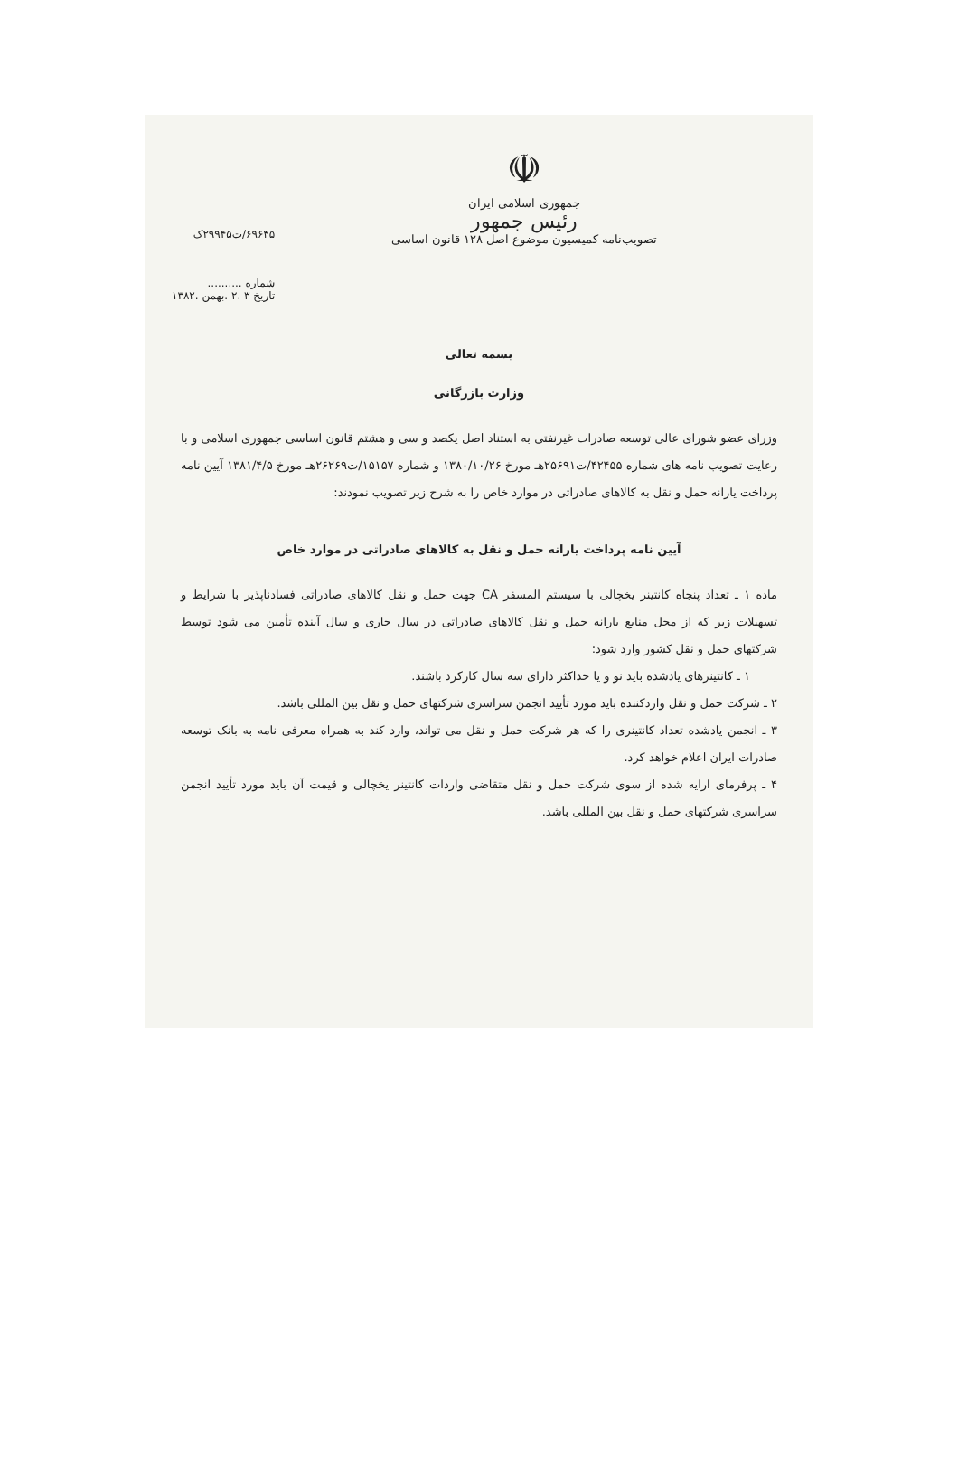☫
جمهوری اسلامی ایران
رئیس جمهور
تصویب‌نامه کمیسیون موضوع اصل ۱۲۸ قانون اساسی
۶۹۶۴۵/ت۲۹۹۴۵ک
شماره ..........
تاریخ ۳ .۲ .بهمن .۱۳۸۲
بسمه تعالی
وزارت بازرگانی
وزرای عضو شورای عالی توسعه صادرات غیرنفتی به استناد اصل یکصد و سی و هشتم قانون اساسی جمهوری اسلامی و با رعایت تصویب نامه های شماره ۴۲۴۵۵/ت۲۵۶۹۱هـ مورخ ۱۳۸۰/۱۰/۲۶ و شماره ۱۵۱۵۷/ت۲۶۲۶۹هـ مورخ ۱۳۸۱/۴/۵ آیین نامه پرداخت یارانه حمل و نقل به کالاهای صادراتی در موارد خاص را به شرح زیر تصویب نمودند:
آیین نامه پرداخت یارانه حمل و نقل به کالاهای صادراتی در موارد خاص
ماده ۱ ـ تعداد پنجاه کانتینر یخچالی با سیستم المسفر CA جهت حمل و نقل کالاهای صادراتی فسادناپذیر با شرایط و تسهیلات زیر که از محل منابع یارانه حمل و نقل کالاهای صادراتی در سال جاری و سال آینده تأمین می شود توسط شرکتهای حمل و نقل کشور وارد شود:
۱ ـ کانتینرهای یادشده باید نو و یا حداکثر دارای سه سال کارکرد باشند.
۲ ـ شرکت حمل و نقل واردکننده باید مورد تأیید انجمن سراسری شرکتهای حمل و نقل بین المللی باشد.
۳ ـ انجمن یادشده تعداد کانتینری را که هر شرکت حمل و نقل می تواند، وارد کند به همراه معرفی نامه به بانک توسعه صادرات ایران اعلام خواهد کرد.
۴ ـ پرفرمای ارایه شده از سوی شرکت حمل و نقل متقاضی واردات کانتینر یخچالی و قیمت آن باید مورد تأیید انجمن سراسری شرکتهای حمل و نقل بین المللی باشد.